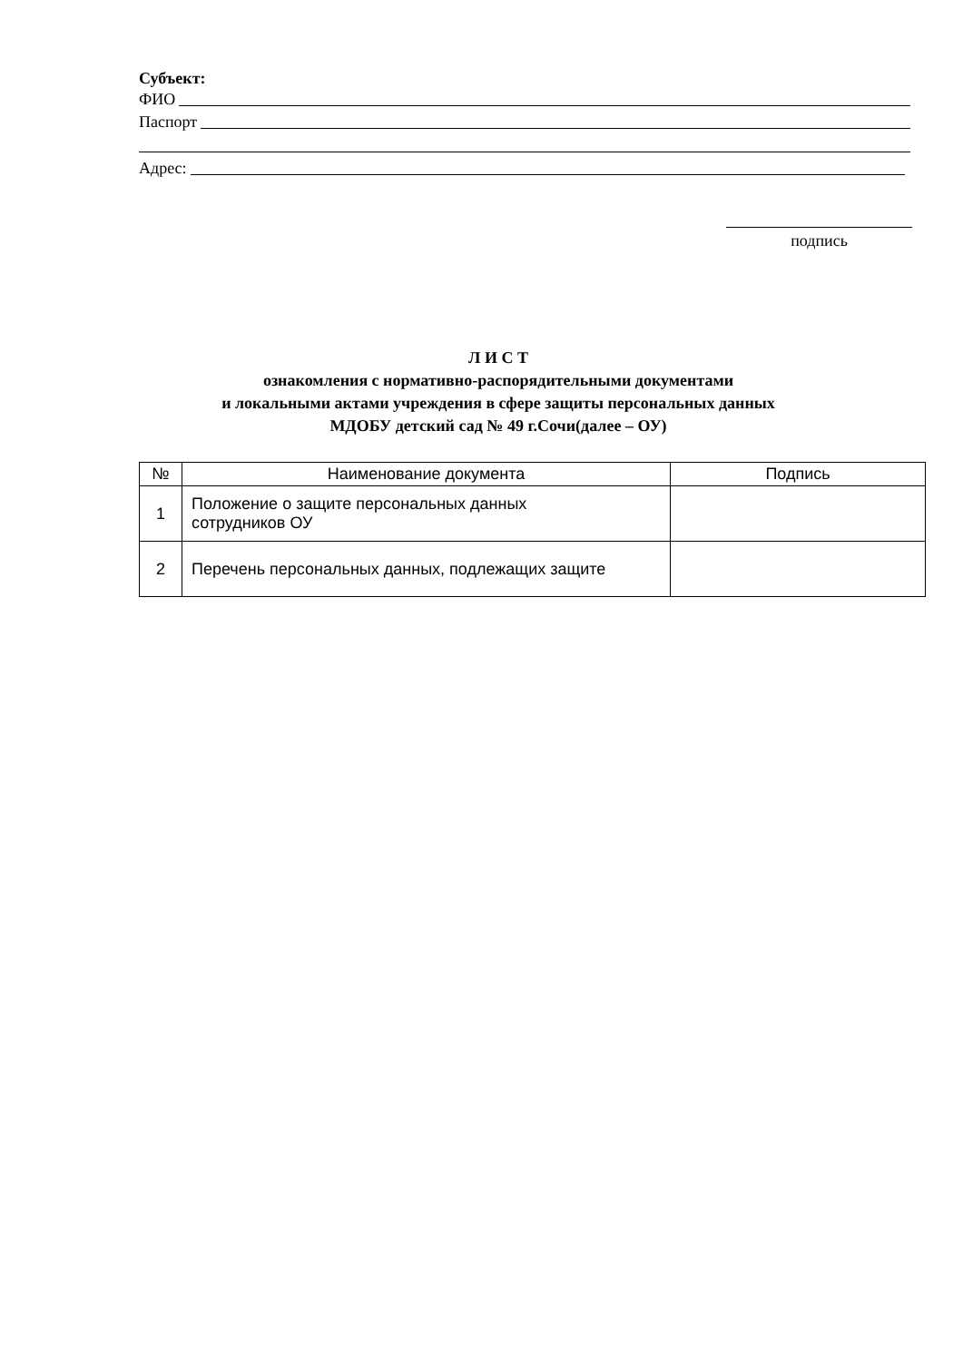Субъект:
ФИО
Паспорт
Адрес:
подпись
Л И С Т
ознакомления с нормативно-распорядительными документами
и локальными актами учреждения в сфере защиты персональных данных
МДОБУ детский сад № 49 г.Сочи(далее – ОУ)
| № | Наименование документа | Подпись |
| --- | --- | --- |
| 1 | Положение о защите персональных данных сотрудников ОУ | |
| 2 | Перечень персональных данных, подлежащих защите | |